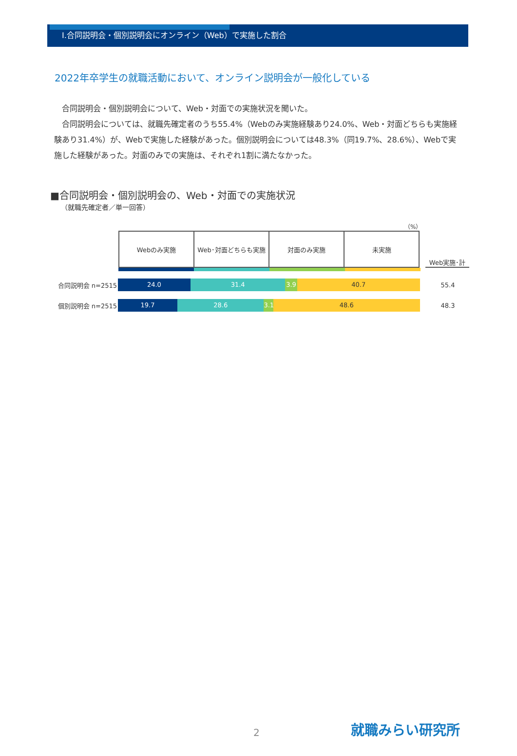Ⅰ.合同説明会・個別説明会にオンライン（Web）で実施した割合
2022年卒学生の就職活動において、オンライン説明会が一般化している
合同説明会・個別説明会について、Web・対面での実施状況を聞いた。
合同説明会については、就職先確定者のうち55.4%（Webのみ実施経験あり24.0%、Web・対面どちらも実施経験あり31.4%）が、Webで実施した経験があった。個別説明会については48.3%（同19.7%、28.6%）、Webで実施した経験があった。対面のみでの実施は、それぞれ1割に満たなかった。
■合同説明会・個別説明会の、Web・対面での実施状況
（就職先確定者／単一回答）
（%）
| Webのみ実施 | Web･対面どちらも実施 | 対面のみ実施 | 未実施 |
Web実施･計
合同説明会 n=2515
24.0 31.4 3.9 40.7
55.4
個別説明会 n=2515
19.7 28.6 3.1 48.6
48.3
2 就職みらい研究所